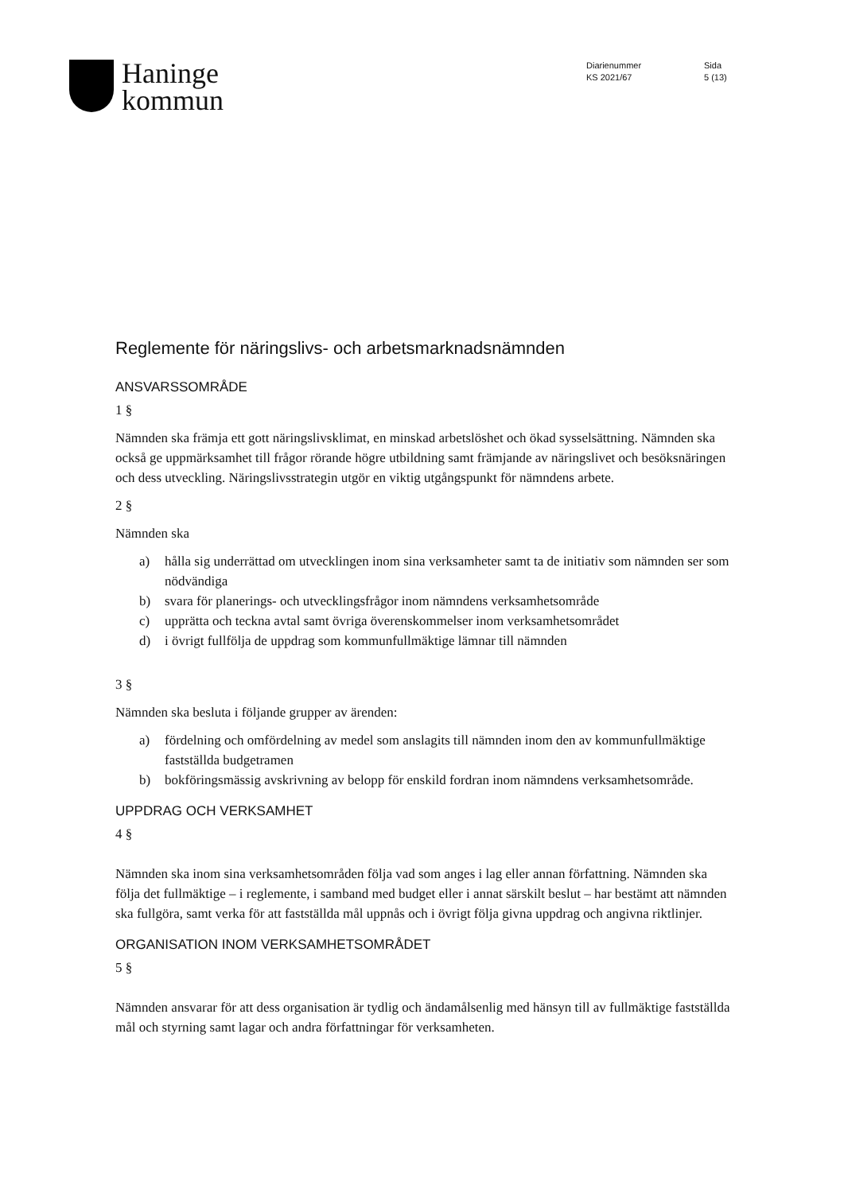Haninge
kommun
Diarienummer
KS 2021/67
Sida
5 (13)
Reglemente för näringslivs- och arbetsmarknadsnämnden
ANSVARSSOMRÅDE
1 §
Nämnden ska främja ett gott näringslivsklimat, en minskad arbetslöshet och ökad sysselsättning. Nämnden ska också ge uppmärksamhet till frågor rörande högre utbildning samt främjande av näringslivet och besöksnäringen och dess utveckling. Näringslivsstrategin utgör en viktig utgångspunkt för nämndens arbete.
2 §
Nämnden ska
a) hålla sig underrättad om utvecklingen inom sina verksamheter samt ta de initiativ som nämnden ser som nödvändiga
b) svara för planerings- och utvecklingsfrågor inom nämndens verksamhetsområde
c) upprätta och teckna avtal samt övriga överenskommelser inom verksamhetsområdet
d) i övrigt fullfölja de uppdrag som kommunfullmäktige lämnar till nämnden
3 §
Nämnden ska besluta i följande grupper av ärenden:
a) fördelning och omfördelning av medel som anslagits till nämnden inom den av kommunfullmäktige fastställda budgetramen
b) bokföringsmässig avskrivning av belopp för enskild fordran inom nämndens verksamhetsområde.
UPPDRAG OCH VERKSAMHET
4 §
Nämnden ska inom sina verksamhetsområden följa vad som anges i lag eller annan författning. Nämnden ska följa det fullmäktige – i reglemente, i samband med budget eller i annat särskilt beslut – har bestämt att nämnden ska fullgöra, samt verka för att fastställda mål uppnås och i övrigt följa givna uppdrag och angivna riktlinjer.
ORGANISATION INOM VERKSAMHETSOMRÅDET
5 §
Nämnden ansvarar för att dess organisation är tydlig och ändamålsenlig med hänsyn till av fullmäktige fastställda mål och styrning samt lagar och andra författningar för verksamheten.